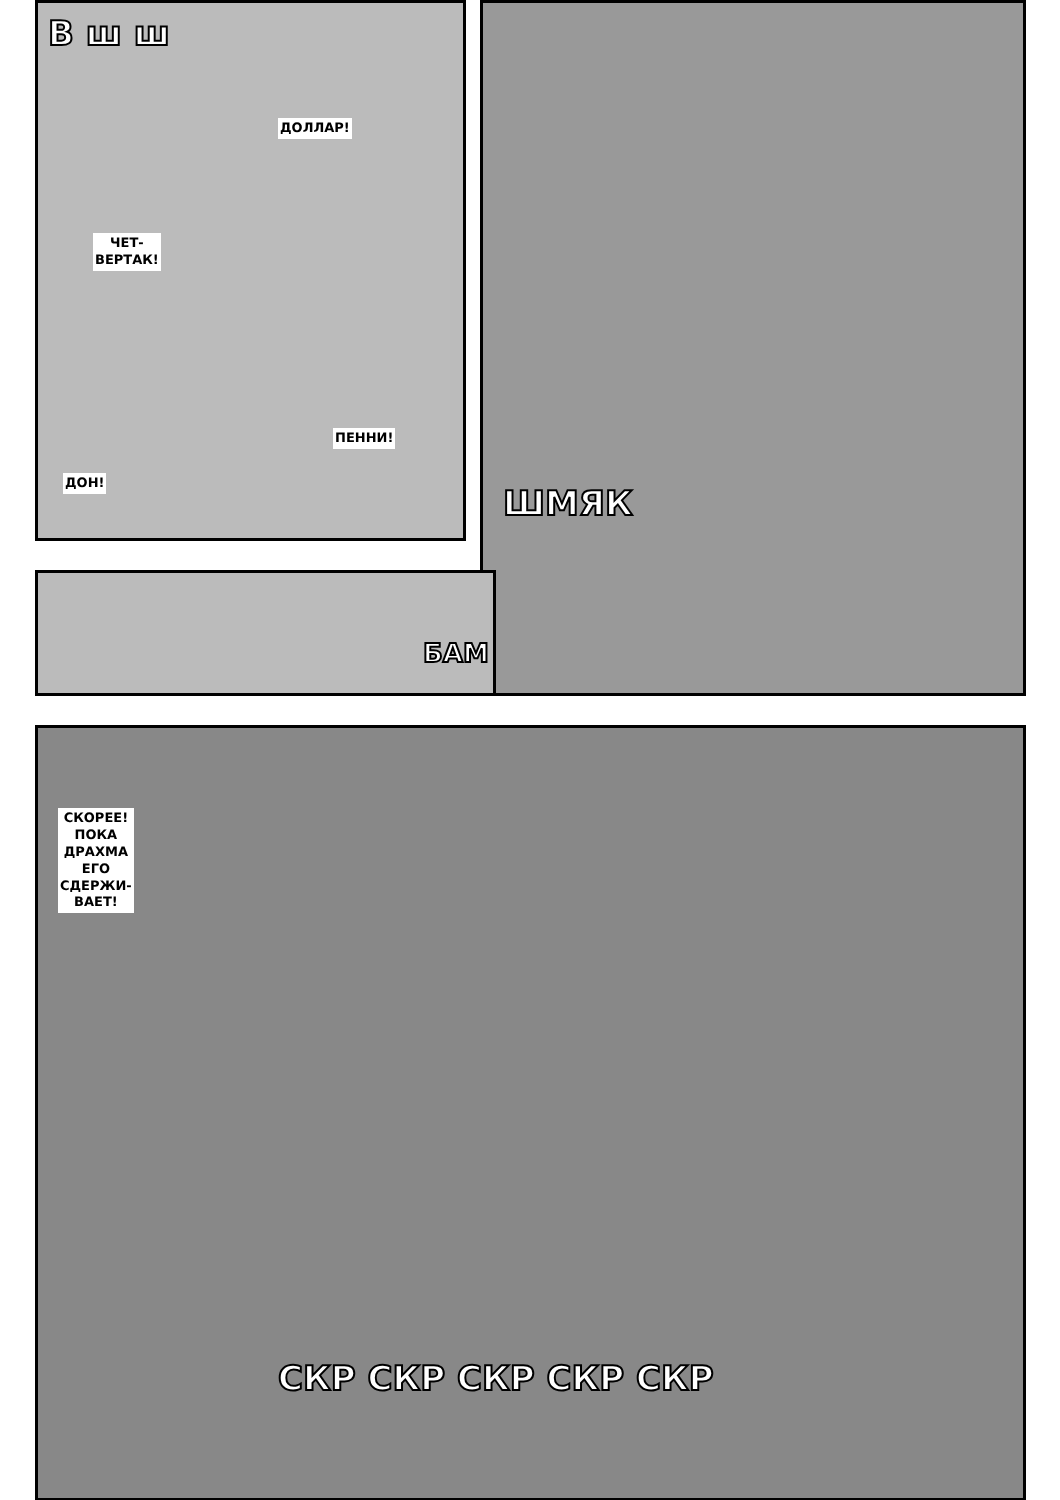В ш ш
ДОЛЛАР!
ЧЕТ-
ВЕРТАК!
ПЕННИ!
ДОН!
ШМЯК
БАМ
СКОРЕЕ!
ПОКА
ДРАХМА
ЕГО
СДЕРЖИ-
ВАЕТ!
СКР СКР СКР СКР СКР